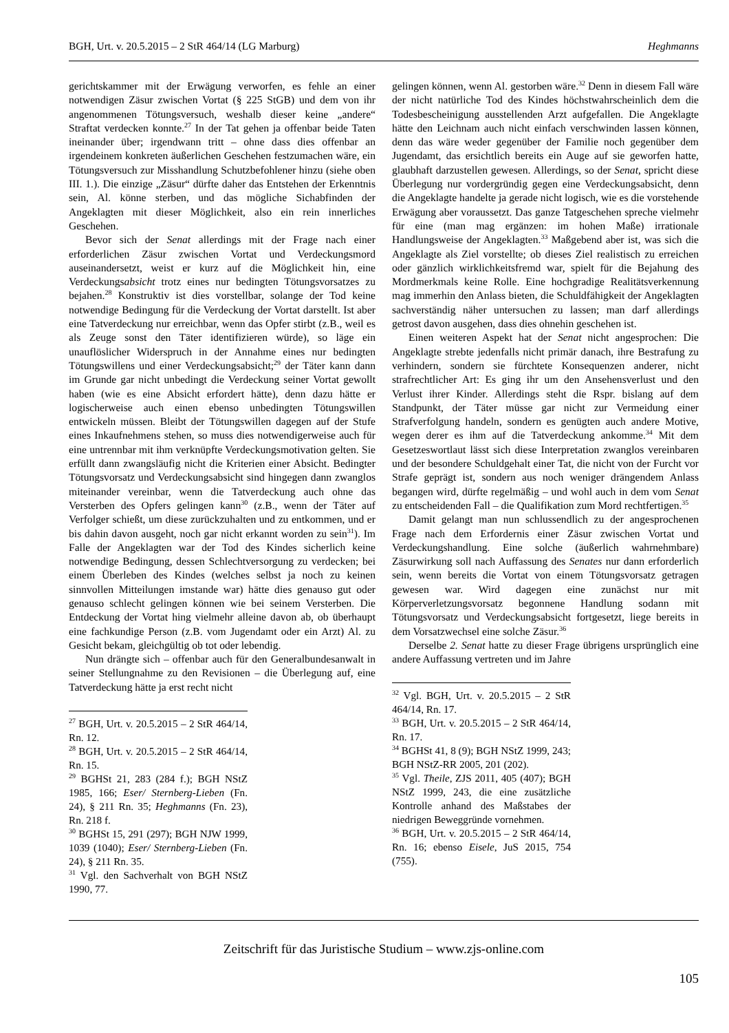BGH, Urt. v. 20.5.2015 – 2 StR 464/14 (LG Marburg) Heghmanns
gerichtskammer mit der Erwägung verworfen, es fehle an einer notwendigen Zäsur zwischen Vortat (§ 225 StGB) und dem von ihr angenommenen Tötungsversuch, weshalb dieser keine „andere“ Straftat verdecken konnte.<sup>27</sup> In der Tat gehen ja offenbar beide Taten ineinander über; irgendwann tritt – ohne dass dies offenbar an irgendeinem konkreten äußerlichen Geschehen festzumachen wäre, ein Tötungsversuch zur Misshandlung Schutzbefohlener hinzu (siehe oben III. 1.). Die einzige „Zäsur“ dürfte daher das Entstehen der Erkenntnis sein, Al. könne sterben, und das mögliche Sichabfinden der Angeklagten mit dieser Möglichkeit, also ein rein innerliches Geschehen.
Bevor sich der Senat allerdings mit der Frage nach einer erforderlichen Zäsur zwischen Vortat und Verdeckungsmord auseinandersetzt, weist er kurz auf die Möglichkeit hin, eine Verdeckungsabsicht trotz eines nur bedingten Tötungsvorsatzes zu bejahen.<sup>28</sup> Konstruktiv ist dies vorstellbar, solange der Tod keine notwendige Bedingung für die Verdeckung der Vortat darstellt. Ist aber eine Tatverdeckung nur erreichbar, wenn das Opfer stirbt (z.B., weil es als Zeuge sonst den Täter identifizieren würde), so läge ein unauflöslicher Widerspruch in der Annahme eines nur bedingten Tötungswillens und einer Verdeckungsabsicht;<sup>29</sup> der Täter kann dann im Grunde gar nicht unbedingt die Verdeckung seiner Vortat gewollt haben (wie es eine Absicht erfordert hätte), denn dazu hätte er logischerweise auch einen ebenso unbedingten Tötungswillen entwickeln müssen. Bleibt der Tötungswillen dagegen auf der Stufe eines Inkaufnehmens stehen, so muss dies notwendigerweise auch für eine untrennbar mit ihm verknüpfte Verdeckungsmotivation gelten. Sie erfüllt dann zwangsläufig nicht die Kriterien einer Absicht. Bedingter Tötungsvorsatz und Verdeckungsabsicht sind hingegen dann zwanglos miteinander vereinbar, wenn die Tatverdeckung auch ohne das Versterben des Opfers gelingen kann<sup>30</sup> (z.B., wenn der Täter auf Verfolger schießt, um diese zurückzuhalten und zu entkommen, und er bis dahin davon ausgeht, noch gar nicht erkannt worden zu sein<sup>31</sup>). Im Falle der Angeklagten war der Tod des Kindes sicherlich keine notwendige Bedingung, dessen Schlechtversorgung zu verdecken; bei einem Überleben des Kindes (welches selbst ja noch zu keinen sinnvollen Mitteilungen imstande war) hätte dies genauso gut oder genauso schlecht gelingen können wie bei seinem Versterben. Die Entdeckung der Vortat hing vielmehr alleine davon ab, ob überhaupt eine fachkundige Person (z.B. vom Jugendamt oder ein Arzt) Al. zu Gesicht bekam, gleichgültig ob tot oder lebendig.
Nun drängte sich – offenbar auch für den Generalbundesanwalt in seiner Stellungnahme zu den Revisionen – die Überlegung auf, eine Tatverdeckung hätte ja erst recht nicht
<sup>27</sup> BGH, Urt. v. 20.5.2015 – 2 StR 464/14, Rn. 12.
<sup>28</sup> BGH, Urt. v. 20.5.2015 – 2 StR 464/14, Rn. 15.
<sup>29</sup> BGHSt 21, 283 (284 f.); BGH NStZ 1985, 166; Eser/ Sternberg-Lieben (Fn. 24), § 211 Rn. 35; Heghmanns (Fn. 23), Rn. 218 f.
<sup>30</sup> BGHSt 15, 291 (297); BGH NJW 1999, 1039 (1040); Eser/ Sternberg-Lieben (Fn. 24), § 211 Rn. 35.
<sup>31</sup> Vgl. den Sachverhalt von BGH NStZ 1990, 77.
gelingen können, wenn Al. gestorben wäre.<sup>32</sup> Denn in diesem Fall wäre der nicht natürliche Tod des Kindes höchstwahrscheinlich dem die Todesbescheinigung ausstellenden Arzt aufgefallen. Die Angeklagte hätte den Leichnam auch nicht einfach verschwinden lassen können, denn das wäre weder gegenüber der Familie noch gegenüber dem Jugendamt, das ersichtlich bereits ein Auge auf sie geworfen hatte, glaubhaft darzustellen gewesen. Allerdings, so der Senat, spricht diese Überlegung nur vordergründig gegen eine Verdeckungsabsicht, denn die Angeklagte handelte ja gerade nicht logisch, wie es die vorstehende Erwägung aber voraussetzt. Das ganze Tatgeschehen spreche vielmehr für eine (man mag ergänzen: im hohen Maße) irrationale Handlungsweise der Angeklagten.<sup>33</sup> Maßgebend aber ist, was sich die Angeklagte als Ziel vorstellte; ob dieses Ziel realistisch zu erreichen oder gänzlich wirklichkeitsfremd war, spielt für die Bejahung des Mordmerkmals keine Rolle. Eine hochgradige Realitätsverkennung mag immerhin den Anlass bieten, die Schuldfähigkeit der Angeklagten sachverständig näher untersuchen zu lassen; man darf allerdings getrost davon ausgehen, dass dies ohnehin geschehen ist.
Einen weiteren Aspekt hat der Senat nicht angesprochen: Die Angeklagte strebte jedenfalls nicht primär danach, ihre Bestrafung zu verhindern, sondern sie fürchtete Konsequenzen anderer, nicht strafrechtlicher Art: Es ging ihr um den Ansehensverlust und den Verlust ihrer Kinder. Allerdings steht die Rspr. bislang auf dem Standpunkt, der Täter müsse gar nicht zur Vermeidung einer Strafverfolgung handeln, sondern es genügten auch andere Motive, wegen derer es ihm auf die Tatverdeckung ankomme.<sup>34</sup> Mit dem Gesetzeswortlaut lässt sich diese Interpretation zwanglos vereinbaren und der besondere Schuldgehalt einer Tat, die nicht von der Furcht vor Strafe geprägt ist, sondern aus noch weniger drängendem Anlass begangen wird, dürfte regelmäßig – und wohl auch in dem vom Senat zu entscheidenden Fall – die Qualifikation zum Mord rechtfertigen.<sup>35</sup>
Damit gelangt man nun schlussendlich zu der angesprochenen Frage nach dem Erfordernis einer Zäsur zwischen Vortat und Verdeckungshandlung. Eine solche (äußerlich wahrnehmbare) Zäsurwirkung soll nach Auffassung des Senates nur dann erforderlich sein, wenn bereits die Vortat von einem Tötungsvorsatz getragen gewesen war. Wird dagegen eine zunächst nur mit Körperverletzungsvorsatz begonnene Handlung sodann mit Tötungsvorsatz und Verdeckungsabsicht fortgesetzt, liege bereits in dem Vorsatzwechsel eine solche Zäsur.<sup>36</sup>
Derselbe 2. Senat hatte zu dieser Frage übrigens ursprünglich eine andere Auffassung vertreten und im Jahre
<sup>32</sup> Vgl. BGH, Urt. v. 20.5.2015 – 2 StR 464/14, Rn. 17.
<sup>33</sup> BGH, Urt. v. 20.5.2015 – 2 StR 464/14, Rn. 17.
<sup>34</sup> BGHSt 41, 8 (9); BGH NStZ 1999, 243; BGH NStZ-RR 2005, 201 (202).
<sup>35</sup> Vgl. Theile, ZJS 2011, 405 (407); BGH NStZ 1999, 243, die eine zusätzliche Kontrolle anhand des Maßstabes der niedrigen Beweggründe vornehmen.
<sup>36</sup> BGH, Urt. v. 20.5.2015 – 2 StR 464/14, Rn. 16; ebenso Eisele, JuS 2015, 754 (755).
Zeitschrift für das Juristische Studium – www.zjs-online.com
105